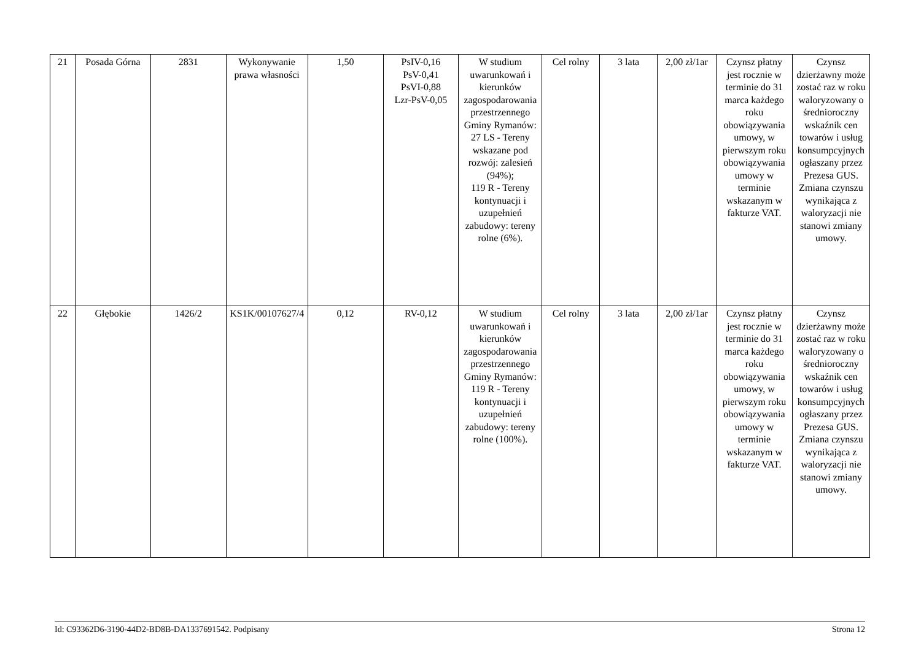| 21 | Posada Górna | 2831 | Wykonywanie prawa własności | 1,50 | PsIV-0,16 PsV-0,41 PsVI-0,88 Lzr-PsV-0,05 | W studium uwarunkowań i kierunków zagospodarowania przestrzennego Gminy Rymanów: 27 LS - Tereny wskazane pod rozwój: zalesień (94%); 119 R - Tereny kontynuacji i uzupełnień zabudowy: tereny rolne (6%). | Cel rolny | 3 lata | 2,00 zł/1ar | Czynsz płatny jest rocznie w terminie do 31 marca każdego roku obowiązywania umowy, w pierwszym roku obowiązywania umowy w terminie wskazanym w fakturze VAT. | Czynsz dzierżawny może zostać raz w roku waloryzowany o średnioroczny wskaźnik cen towarów i usług konsumpcyjnych ogłaszany przez Prezesa GUS. Zmiana czynszu wynikająca z waloryzacji nie stanowi zmiany umowy. |
| 22 | Głębokie | 1426/2 | KS1K/00107627/4 | 0,12 | RV-0,12 | W studium uwarunkowań i kierunków zagospodarowania przestrzennego Gminy Rymanów: 119 R - Tereny kontynuacji i uzupełnień zabudowy: tereny rolne (100%). | Cel rolny | 3 lata | 2,00 zł/1ar | Czynsz płatny jest rocznie w terminie do 31 marca każdego roku obowiązywania umowy, w pierwszym roku obowiązywania umowy w terminie wskazanym w fakturze VAT. | Czynsz dzierżawny może zostać raz w roku waloryzowany o średnioroczny wskaźnik cen towarów i usług konsumpcyjnych ogłaszany przez Prezesa GUS. Zmiana czynszu wynikająca z waloryzacji nie stanowi zmiany umowy. |
Id: C93362D6-3190-44D2-BD8B-DA1337691542. Podpisany Strona 12